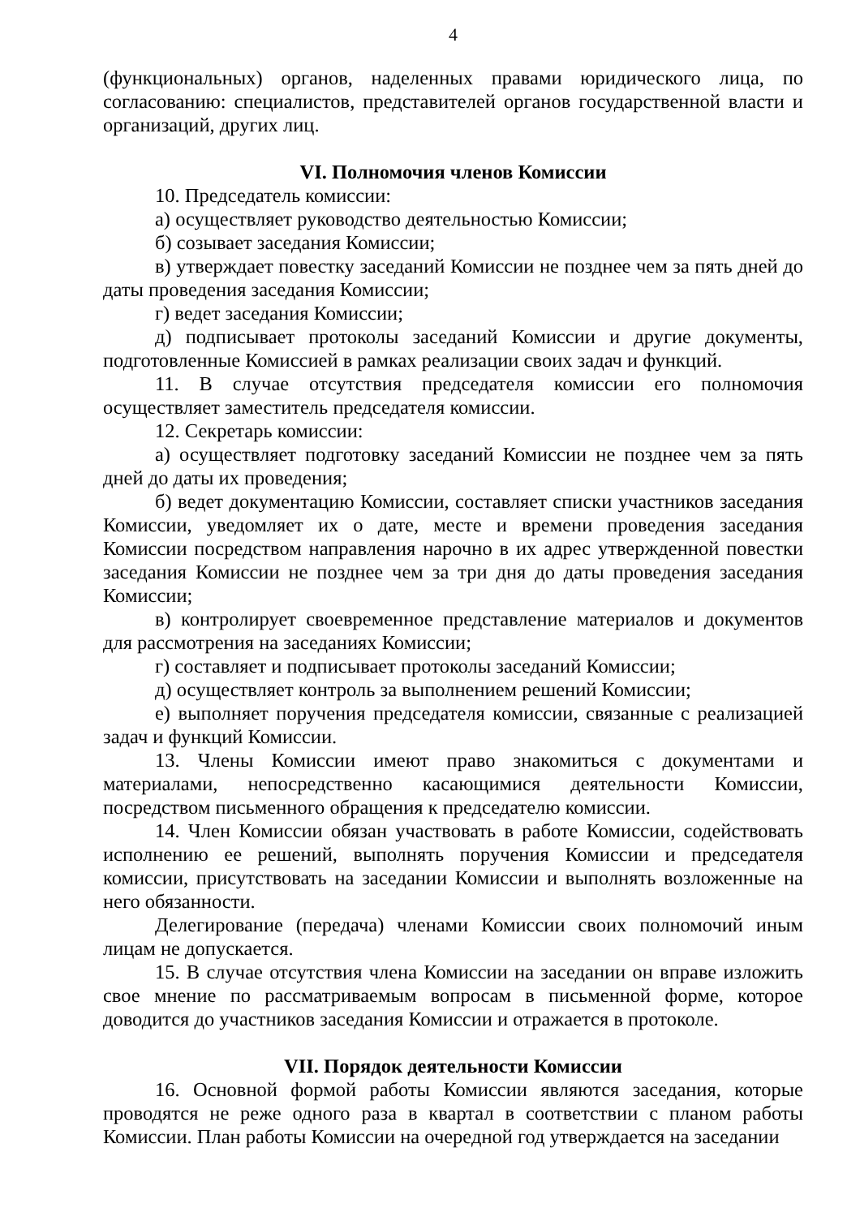4
(функциональных) органов, наделенных правами юридического лица, по согласованию: специалистов, представителей органов государственной власти и организаций, других лиц.
VI. Полномочия членов Комиссии
10. Председатель комиссии:
а) осуществляет руководство деятельностью Комиссии;
б) созывает заседания Комиссии;
в) утверждает повестку заседаний Комиссии не позднее чем за пять дней до даты проведения заседания Комиссии;
г) ведет заседания Комиссии;
д) подписывает протоколы заседаний Комиссии и другие документы, подготовленные Комиссией в рамках реализации своих задач и функций.
11. В случае отсутствия председателя комиссии его полномочия осуществляет заместитель председателя комиссии.
12. Секретарь комиссии:
а) осуществляет подготовку заседаний Комиссии не позднее чем за пять дней до даты их проведения;
б) ведет документацию Комиссии, составляет списки участников заседания Комиссии, уведомляет их о дате, месте и времени проведения заседания Комиссии посредством направления нарочно в их адрес утвержденной повестки заседания Комиссии не позднее чем за три дня до даты проведения заседания Комиссии;
в) контролирует своевременное представление материалов и документов для рассмотрения на заседаниях Комиссии;
г) составляет и подписывает протоколы заседаний Комиссии;
д) осуществляет контроль за выполнением решений Комиссии;
е) выполняет поручения председателя комиссии, связанные с реализацией задач и функций Комиссии.
13. Члены Комиссии имеют право знакомиться с документами и материалами, непосредственно касающимися деятельности Комиссии, посредством письменного обращения к председателю комиссии.
14. Член Комиссии обязан участвовать в работе Комиссии, содействовать исполнению ее решений, выполнять поручения Комиссии и председателя комиссии, присутствовать на заседании Комиссии и выполнять возложенные на него обязанности.
Делегирование (передача) членами Комиссии своих полномочий иным лицам не допускается.
15. В случае отсутствия члена Комиссии на заседании он вправе изложить свое мнение по рассматриваемым вопросам в письменной форме, которое доводится до участников заседания Комиссии и отражается в протоколе.
VII. Порядок деятельности Комиссии
16. Основной формой работы Комиссии являются заседания, которые проводятся не реже одного раза в квартал в соответствии с планом работы Комиссии. План работы Комиссии на очередной год утверждается на заседании